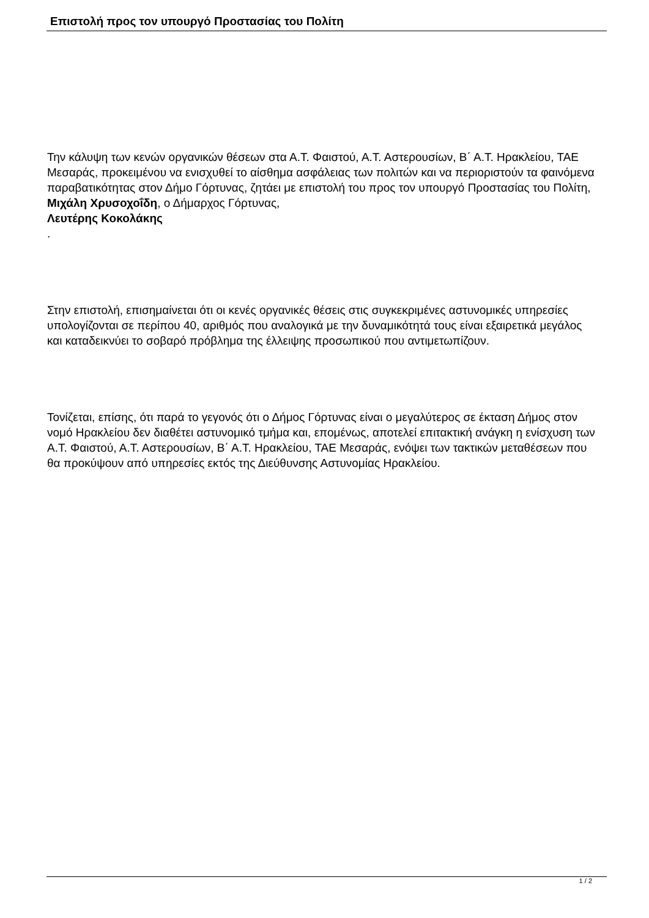Επιστολή προς τον υπουργό Προστασίας του Πολίτη
Την κάλυψη των κενών οργανικών θέσεων στα Α.Τ. Φαιστού, Α.Τ. Αστερουσίων, Β΄ Α.Τ. Ηρακλείου, ΤΑΕ Μεσαράς, προκειμένου να ενισχυθεί το αίσθημα ασφάλειας των πολιτών και να περιοριστούν τα φαινόμενα παραβατικότητας στον Δήμο Γόρτυνας, ζητάει με επιστολή του προς τον υπουργό Προστασίας του Πολίτη, Μιχάλη Χρυσοχοΐδη, ο Δήμαρχος Γόρτυνας,
Λευτέρης Κοκολάκης
.
Στην επιστολή, επισημαίνεται ότι οι κενές οργανικές θέσεις στις συγκεκριμένες αστυνομικές υπηρεσίες υπολογίζονται σε περίπου 40, αριθμός που αναλογικά με την δυναμικότητά τους είναι εξαιρετικά μεγάλος και καταδεικνύει το σοβαρό πρόβλημα της έλλειψης προσωπικού που αντιμετωπίζουν.
Τονίζεται, επίσης, ότι παρά το γεγονός ότι ο Δήμος Γόρτυνας είναι ο μεγαλύτερος σε έκταση Δήμος στον νομό Ηρακλείου δεν διαθέτει αστυνομικό τμήμα και, επομένως, αποτελεί επιτακτική ανάγκη η ενίσχυση των Α.Τ. Φαιστού, Α.Τ. Αστερουσίων, Β΄ Α.Τ. Ηρακλείου, ΤΑΕ Μεσαράς, ενόψει των τακτικών μεταθέσεων που θα προκύψουν από υπηρεσίες εκτός της Διεύθυνσης Αστυνομίας Ηρακλείου.
1 / 2